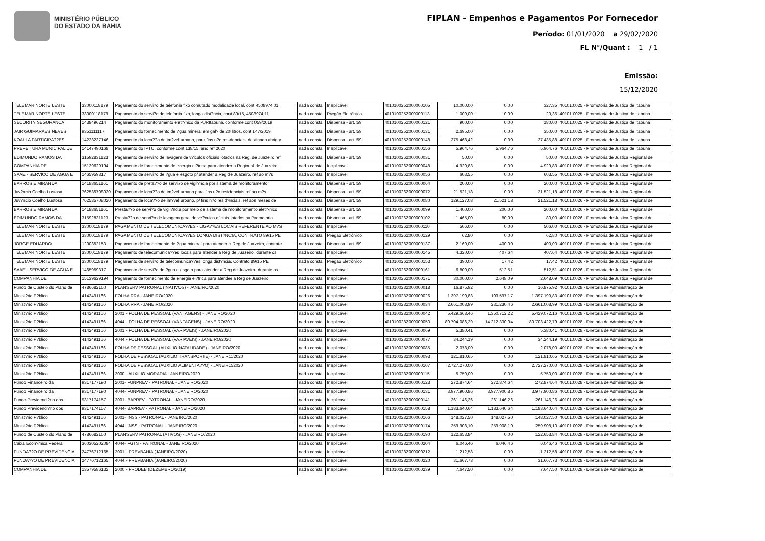MINISTÉRIO PÚBLICO
DO ESTADO DA BAHIA
FIPLAN - Empenhos e Pagamentos Por Fornecedor
Período: 01/01/2020 a 29/02/2020
FL N°/Quant : 1 / 1
Emissão:
15/12/2020
| TELEMAR NORTE LESTE | 33000118179 | Pagamento do servi?o de telefonia fixo comutado modalidade local, cont 4508974 01 | nada consta | Inaplicável | 4010100252000000105 | 10.000,00 | 0,00 | 327,35 | 40101.0025 - Promotoria de Justiça de Itabuna |
| TELEMAR NORTE LESTE | 33000118179 | Pagamento do servi?o de telefonia fixo, longa dist?ncia, cont 89/15, 4508974 11 | nada consta | Pregão Eletrônico | 4010100252000000113 | 1.000,00 | 0,00 | 20,36 | 40101.0025 - Promotoria de Justiça de Itabuna |
| SECURITY SEGURANCA | 1438496214 | Pagamento do monitoramento eletr?nico da PJRItabuna, conforme cont 059/2019 | nada consta | Dispensa - art. 59 | 4010100252000000121 | 900,00 | 0,00 | 180,00 | 40101.0025 - Promotoria de Justiça de Itabuna |
| JAIR GUIMARAES NEVES | 9351111117 | Pagamento do fornecimento de ?gua mineral em gal? de 20 litros, cont 147/2019 | nada consta | Dispensa - art. 59 | 4010100252000000131 | 2.695,00 | 0,00 | 350,00 | 40101.0025 - Promotoria de Justiça de Itabuna |
| KOALLA PARTICIPA??ES | 14223237146 | Pagamento da loca??o de im?vel urbano, para fins n?o residenciais, destinado abrigar | nada consta | Dispensa - art. 59 | 4010100252000000148 | 275.468,42 | 0,00 | 27.435,88 | 40101.0025 - Promotoria de Justiça de Itabuna |
| PREFEITURA MUNICIPAL DE | 14147490168 | Pagamento do IPTU, conforme cont 138/15, ano ref 2020 | nada consta | Inaplicável | 4010100252000000156 | 5.964,76 | 5.964,76 | 5.964,76 | 40101.0025 - Promotoria de Justiça de Itabuna |
| EDIMUNDO RAMOS DA | 31592831123 | Pagamento de servi?o de lavagem de v?iculos oficiais lotados na Reg. de Juazeiro ref | nada consta | Dispensa - art. 59 | 4010100262000000031 | 50,00 | 0,00 | 50,00 | 40101.0026 - Promotoria de Justiça Regional de |
| COMPANHIA DE | 15139629194 | Pagamento de fornecimento de energia el?trica para atender a Regional de Juazeiro, | nada consta | Inaplicável | 4010100262000000048 | 4.920,83 | 0,00 | 4.920,83 | 40101.0026 - Promotoria de Justiça Regional de |
| SAAE - SERVICO DE AGUA E | 1465959317 | Pagamento de servi?o de ?gua e esgoto p/ atender a Reg de Juazeiro, ref ao m?s | nada consta | Inaplicável | 4010100262000000056 | 603,55 | 0,00 | 603,55 | 40101.0026 - Promotoria de Justiça Regional de |
| BARROS E MIRANDA | 14188651161 | Pagamento de preta??o de servi?o de vigil?ncia por sistema de monitoramento | nada consta | Dispensa - art. 59 | 4010100262000000064 | 200,00 | 0,00 | 200,00 | 40101.0026 - Promotoria de Justiça Regional de |
| Juv?ncio Coelho Lustosa | 762535708020 | Pagamento de loca??o de im?vel urbano para fins n?o residenciais ref ao m?s | nada consta | Dispensa - art. 59 | 4010100262000000072 | 21.521,18 | 0,00 | 21.521,18 | 40101.0026 - Promotoria de Justiça Regional de |
| Juv?ncio Coelho Lustosa | 762535708020 | Pagamento de loca??o de im?vel urbano, p/ fins n?o resid?nciais, ref aos meses de | nada consta | Dispensa - art. 59 | 4010100262000000080 | 129.127,08 | 21.521,18 | 21.521,18 | 40101.0026 - Promotoria de Justiça Regional de |
| BARROS E MIRANDA | 14188651161 | Presta??o de servi?o de vigil?ncia por meio de sistema de monitoramento eletr?nico | nada consta | Dispensa - art. 59 | 4010100262000000099 | 1.400,00 | 200,00 | 200,00 | 40101.0026 - Promotoria de Justiça Regional de |
| EDIMUNDO RAMOS DA | 31592831123 | Presta??o de servi?o de lavagem geral de ve?culos oficiais lotados na Promotoria | nada consta | Dispensa - art. 59 | 4010100262000000102 | 1.465,00 | 80,00 | 80,00 | 40101.0026 - Promotoria de Justiça Regional de |
| TELEMAR NORTE LESTE | 33000118179 | PAGAMENTO DE TELECOMUNICA??ES - LIGA??ES LOCAIS REFERENTE AO M?S | nada consta | Inaplicável | 4010100262000000110 | 506,00 | 0,00 | 506,00 | 40101.0026 - Promotoria de Justiça Regional de |
| TELEMAR NORTE LESTE | 33000118179 | PAGAMENTO DE TELECOMUNICA??ES LONGA DIST?NCIA, CONTRATO 89/15 PE | nada consta | Pregão Eletrônico | 4010100262000000129 | 62,80 | 0,00 | 62,80 | 40101.0026 - Promotoria de Justiça Regional de |
| JORGE EDUARDO | 1200352153 | Pagamento de fornecimento de ?gua mineral para atender a Reg de Juazeiro, contrato | nada consta | Dispensa - art. 59 | 4010100262000000137 | 2.160,00 | 400,00 | 400,00 | 40101.0026 - Promotoria de Justiça Regional de |
| TELEMAR NORTE LESTE | 33000118179 | Pagamento de telecomunica??es locais para atender a Reg de Juazeiro, durante os | nada consta | Inaplicável | 4010100262000000145 | 4.320,00 | 407,64 | 407,64 | 40101.0026 - Promotoria de Justiça Regional de |
| TELEMAR NORTE LESTE | 33000118179 | Pagamento de servi?o de telecomunica??es longa dist?ncia. Contrato 89/15 PE | nada consta | Pregão Eletrônico | 4010100262000000153 | 390,00 | 17,42 | 17,42 | 40101.0026 - Promotoria de Justiça Regional de |
| SAAE - SERVICO DE AGUA E | 1465959317 | Pagamento de servi?o de ?gua e esgoto para atender a Reg de Juazeiro, durante os | nada consta | Inaplicável | 4010100262000000161 | 6.800,00 | 512,51 | 512,51 | 40101.0026 - Promotoria de Justiça Regional de |
| COMPANHIA DE | 15139629194 | Pagamento de fornecimento de energia el?trica para atender a Reg de Juazeiro, | nada consta | Inaplicável | 4010100262000000171 | 30.000,00 | 2.648,09 | 2.648,09 | 40101.0026 - Promotoria de Justiça Regional de |
| Fundo de Custeio do Plano de | 4786682160 | PLANSERV PATRONAL (INATIVOS) - JANEIRO/2020 | nada consta | Inaplicável | 4010100282000000018 | 16.875,92 | 0,00 | 16.875,92 | 40101.0028 - Diretoria de Administração de |
| Minist?rio P?blico | 4142491166 | FOLHA RRA - JANEIRO/2020 | nada consta | Inaplicável | 4010100282000000026 | 1.397.190,83 | 103.597,17 | 1.397.190,83 | 40101.0028 - Diretoria de Administração de |
| Minist?rio P?blico | 4142491166 | FOLHA RRA - JANEIRO/2020 | nada consta | Inaplicável | 4010100282000000034 | 2.661.008,99 | 231.230,46 | 2.661.008,99 | 40101.0028 - Diretoria de Administração de |
| Minist?rio P?blico | 4142491166 | 2001 - FOLHA DE PESSOAL (VANTAGENS) - JANEIRO/2020 | nada consta | Inaplicável | 4010100282000000042 | 5.429.668,46 | 1.350.712,22 | 5.429.072,16 | 40101.0028 - Diretoria de Administração de |
| Minist?rio P?blico | 4142491166 | 4044 - FOLHA DE PESSOAL (VANTAGENS) - JANEIRO/2020 | nada consta | Inaplicável | 4010100282000000050 | 80.704.086,29 | 14.212.330,04 | 80.703.422,79 | 40101.0028 - Diretoria de Administração de |
| Minist?rio P?blico | 4142491166 | 2001 - FOLHA DE PESSOAL (VARIAVEIS) - JANEIRO/2020 | nada consta | Inaplicável | 4010100282000000069 | 5.380,41 | 0,00 | 5.380,41 | 40101.0028 - Diretoria de Administração de |
| Minist?rio P?blico | 4142491166 | 4044 - FOLHA DE PESSOAL (VARIAVEIS) - JANEIRO/2020 | nada consta | Inaplicável | 4010100282000000077 | 34.244,19 | 0,00 | 34.244,19 | 40101.0028 - Diretoria de Administração de |
| Minist?rio P?blico | 4142491166 | FOLHA DE PESSOAL (AUXILIO NATALIDADE) - JANEIRO/2020 | nada consta | Inaplicável | 4010100282000000085 | 2.078,00 | 0,00 | 2.078,00 | 40101.0028 - Diretoria de Administração de |
| Minist?rio P?blico | 4142491166 | FOLHA DE PESSOAL (AUXILIO TRANSPORTE) - JANEIRO/2020 | nada consta | Inaplicável | 4010100282000000093 | 121.810,65 | 0,00 | 121.810,65 | 40101.0028 - Diretoria de Administração de |
| Minist?rio P?blico | 4142491166 | FOLHA DE PESSOAL (AUXILIO ALIMENTA??O) - JANEIRO/2020 | nada consta | Inaplicável | 4010100282000000107 | 2.727.270,00 | 0,00 | 2.727.270,00 | 40101.0028 - Diretoria de Administração de |
| Minist?rio P?blico | 4142491166 | 2000 - AUXILIO MORADIA - JANEIRO/2020 | nada consta | Inaplicável | 4010100282000000115 | 5.750,00 | 0,00 | 5.750,00 | 40101.0028 - Diretoria de Administração de |
| Fundo Financeiro da | 9317177190 | 2001- FUNPREV - PATRONAL - JANEIRO/2020 | nada consta | Inaplicável | 4010100282000000123 | 272.874,64 | 272.874,64 | 272.874,64 | 40101.0028 - Diretoria de Administração de |
| Fundo Financeiro da | 9317177190 | 4044- FUNPREV - PATRONAL - JANEIRO/2020 | nada consta | Inaplicável | 4010100282000000131 | 3.977.900,86 | 3.977.900,86 | 3.977.900,86 | 40101.0028 - Diretoria de Administração de |
| Fundo Previdenci?rio dos | 9317174157 | 2001- BAPREV - PATRONAL - JANEIRO/2020 | nada consta | Inaplicável | 4010100282000000141 | 261.146,26 | 261.146,26 | 261.146,26 | 40101.0028 - Diretoria de Administração de |
| Fundo Previdenci?rio dos | 9317174157 | 4044- BAPREV - PATRONAL - JANEIRO/2020 | nada consta | Inaplicável | 4010100282000000158 | 1.183.640,64 | 1.183.640,64 | 1.183.640,64 | 40101.0028 - Diretoria de Administração de |
| Minist?rio P?blico | 4142491166 | 2001- INSS - PATRONAL - JANEIRO/2020 | nada consta | Inaplicável | 4010100282000000166 | 148.027,50 | 148.027,50 | 148.027,50 | 40101.0028 - Diretoria de Administração de |
| Minist?rio P?blico | 4142491166 | 4044- INSS - PATRONAL - JANEIRO/2020 | nada consta | Inaplicável | 4010100282000000174 | 259.908,10 | 259.908,10 | 259.908,10 | 40101.0028 - Diretoria de Administração de |
| Fundo de Custeio do Plano de | 4786682160 | PLANSERV PATRONAL (ATIVOS) - JANEIRO/2020 | nada consta | Inaplicável | 4010100282000000190 | 122.653,84 | 0,00 | 122.653,84 | 40101.0028 - Diretoria de Administração de |
| Caixa Econ?mica Federal | 360305202084 | 4044- FGTS - PATRONAL - JANEIRO/2020 | nada consta | Inaplicável | 4010100282000000204 | 6.046,46 | 6.046,46 | 6.046,46 | 40101.0028 - Diretoria de Administração de |
| FUNDA??O DE PREVIDENCIA | 24776712165 | 2001 - PREVBAHIA (JANEIRO/2020) | nada consta | Inaplicável | 4010100282000000212 | 1.212,58 | 0,00 | 1.212,58 | 40101.0028 - Diretoria de Administração de |
| FUNDA??O DE PREVIDENCIA | 24776712165 | 4044 - PREVBAHIA (JANEIRO/2020) | nada consta | Inaplicável | 4010100282000000220 | 31.667,73 | 0,00 | 31.667,73 | 40101.0028 - Diretoria de Administração de |
| COMPANHIA DE | 13579586132 | 2000 - PRODEB (DEZEMBRO/2019) | nada consta | Inaplicável | 4010100282000000239 | 7.647,50 | 0,00 | 7.647,50 | 40101.0028 - Diretoria de Administração de |